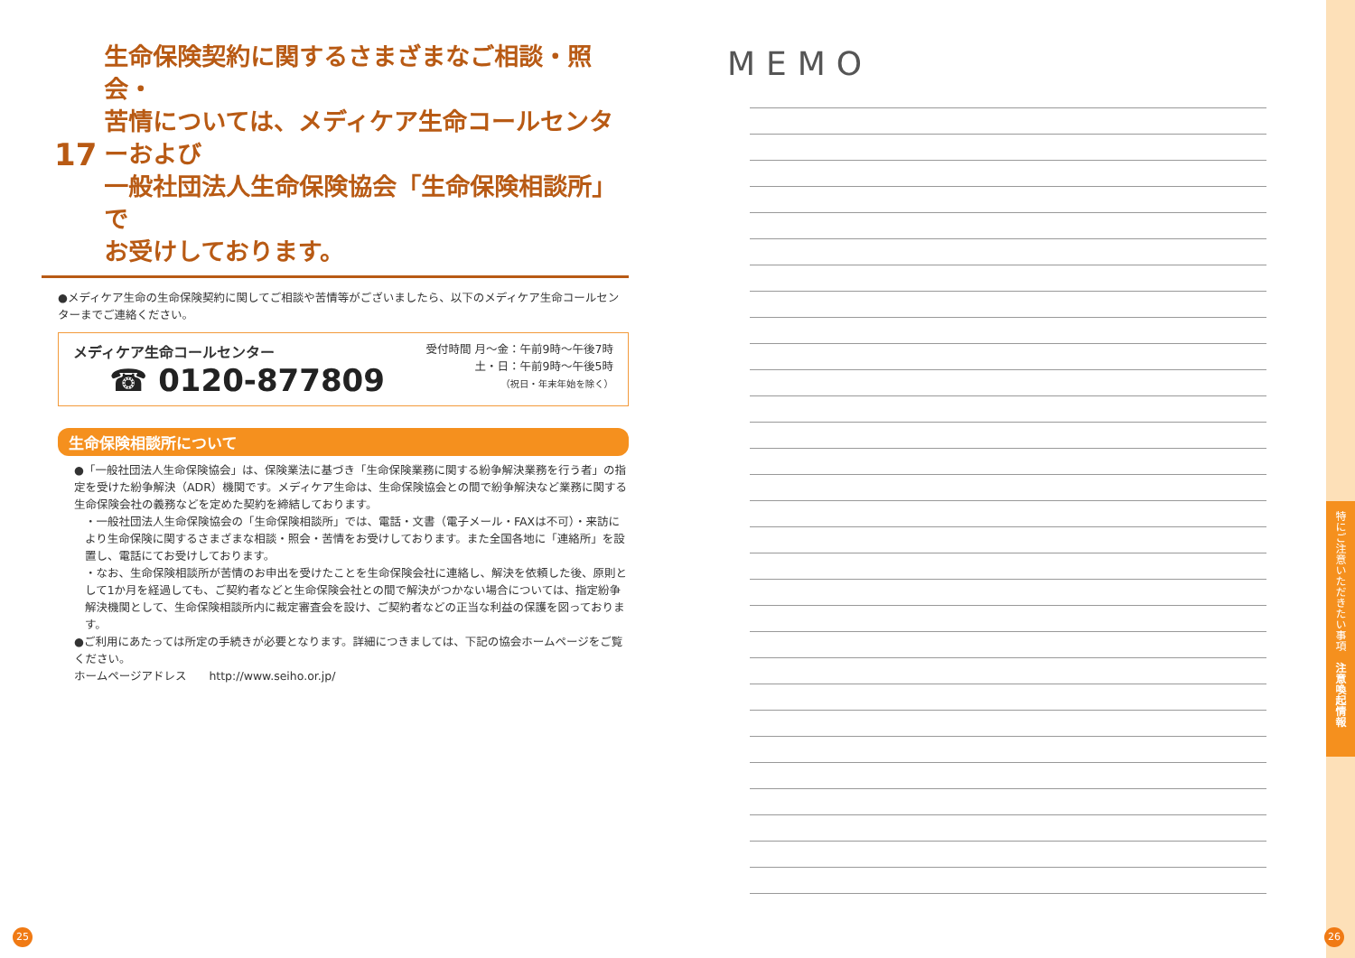17
生命保険契約に関するさまざまなご相談・照会・
苦情については、メディケア生命コールセンターおよび
一般社団法人生命保険協会「生命保険相談所」で
お受けしております。
●メディケア生命の生命保険契約に関してご相談や苦情等がございましたら、以下のメディケア生命コールセンターまでご連絡ください。
メディケア生命コールセンター
☎ 0120-877809
受付時間 月～金：午前9時～午後7時
土・日：午前9時～午後5時
（祝日・年末年始を除く）
生命保険相談所について
●「一般社団法人生命保険協会」は、保険業法に基づき「生命保険業務に関する紛争解決業務を行う者」の指定を受けた紛争解決（ADR）機関です。メディケア生命は、生命保険協会との間で紛争解決など業務に関する生命保険会社の義務などを定めた契約を締結しております。
・一般社団法人生命保険協会の「生命保険相談所」では、電話・文書（電子メール・FAXは不可）・来訪により生命保険に関するさまざまな相談・照会・苦情をお受けしております。また全国各地に「連絡所」を設置し、電話にてお受けしております。
・なお、生命保険相談所が苦情のお申出を受けたことを生命保険会社に連絡し、解決を依頼した後、原則として1か月を経過しても、ご契約者などと生命保険会社との間で解決がつかない場合については、指定紛争解決機関として、生命保険相談所内に裁定審査会を設け、ご契約者などの正当な利益の保護を図っております。
●ご利用にあたっては所定の手続きが必要となります。詳細につきましては、下記の協会ホームページをご覧ください。
ホームページアドレス　　http://www.seiho.or.jp/
MEMO
特にご注意いただきたい事項　注意喚起情報
25 26